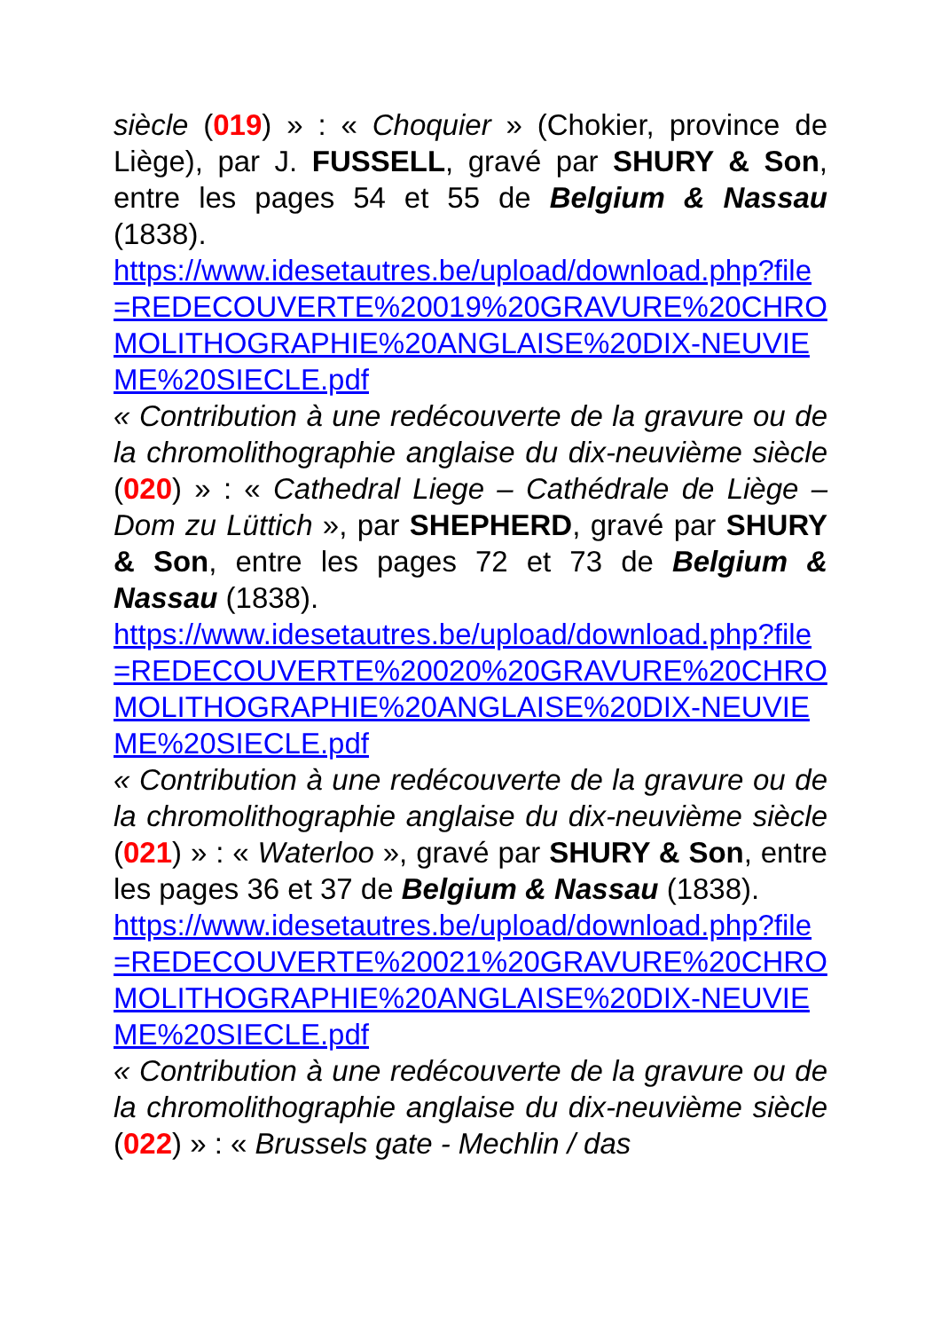siècle (019) » : « Choquier » (Chokier, province de Liège), par J. FUSSELL, gravé par SHURY & Son, entre les pages 54 et 55 de Belgium & Nassau (1838).
https://www.idesetautres.be/upload/download.php?file=REDECOUVERTE%20019%20GRAVURE%20CHROMOLITHOGRAPHIE%20ANGLAISE%20DIX-NEUVIEME%20SIECLE.pdf
« Contribution à une redécouverte de la gravure ou de la chromolithographie anglaise du dix-neuvième siècle (020) » : « Cathedral Liege – Cathédrale de Liège – Dom zu Lüttich », par SHEPHERD, gravé par SHURY & Son, entre les pages 72 et 73 de Belgium & Nassau (1838).
https://www.idesetautres.be/upload/download.php?file=REDECOUVERTE%20020%20GRAVURE%20CHROMOLITHOGRAPHIE%20ANGLAISE%20DIX-NEUVIEME%20SIECLE.pdf
« Contribution à une redécouverte de la gravure ou de la chromolithographie anglaise du dix-neuvième siècle (021) » : « Waterloo », gravé par SHURY & Son, entre les pages 36 et 37 de Belgium & Nassau (1838).
https://www.idesetautres.be/upload/download.php?file=REDECOUVERTE%20021%20GRAVURE%20CHROMOLITHOGRAPHIE%20ANGLAISE%20DIX-NEUVIEME%20SIECLE.pdf
« Contribution à une redécouverte de la gravure ou de la chromolithographie anglaise du dix-neuvième siècle (022) » : « Brussels gate - Mechlin / das